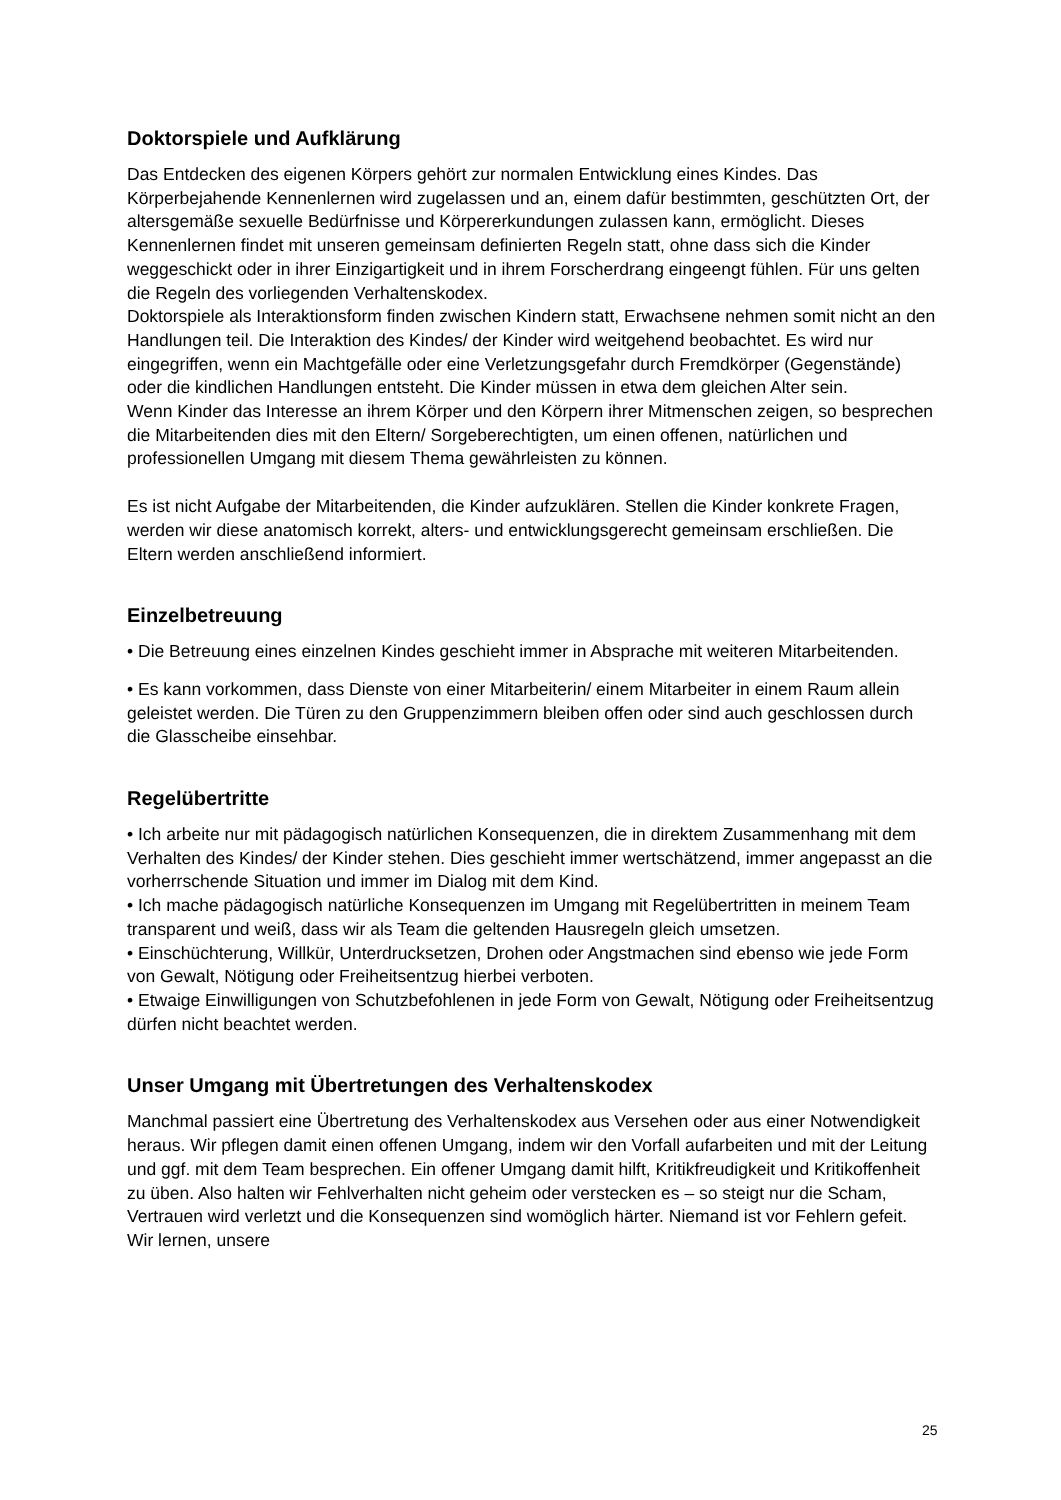Doktorspiele und Aufklärung
Das Entdecken des eigenen Körpers gehört zur normalen Entwicklung eines Kindes. Das Körperbejahende Kennenlernen wird zugelassen und an, einem dafür bestimmten, geschützten Ort, der altersgemäße sexuelle Bedürfnisse und Körpererkundungen zulassen kann, ermöglicht. Dieses Kennenlernen findet mit unseren gemeinsam definierten Regeln statt, ohne dass sich die Kinder weggeschickt oder in ihrer Einzigartigkeit und in ihrem Forscherdrang eingeengt fühlen. Für uns gelten die Regeln des vorliegenden Verhaltenskodex.
Doktorspiele als Interaktionsform finden zwischen Kindern statt, Erwachsene nehmen somit nicht an den Handlungen teil. Die Interaktion des Kindes/ der Kinder wird weitgehend beobachtet. Es wird nur eingegriffen, wenn ein Machtgefälle oder eine Verletzungsgefahr durch Fremdkörper (Gegenstände) oder die kindlichen Handlungen entsteht. Die Kinder müssen in etwa dem gleichen Alter sein.
Wenn Kinder das Interesse an ihrem Körper und den Körpern ihrer Mitmenschen zeigen, so besprechen die Mitarbeitenden dies mit den Eltern/ Sorgeberechtigten, um einen offenen, natürlichen und professionellen Umgang mit diesem Thema gewährleisten zu können.
Es ist nicht Aufgabe der Mitarbeitenden, die Kinder aufzuklären. Stellen die Kinder konkrete Fragen, werden wir diese anatomisch korrekt, alters- und entwicklungsgerecht gemeinsam erschließen. Die Eltern werden anschließend informiert.
Einzelbetreuung
• Die Betreuung eines einzelnen Kindes geschieht immer in Absprache mit weiteren Mitarbeitenden.
• Es kann vorkommen, dass Dienste von einer Mitarbeiterin/ einem Mitarbeiter in einem Raum allein geleistet werden. Die Türen zu den Gruppenzimmern bleiben offen oder sind auch geschlossen durch die Glasscheibe einsehbar.
Regelübertritte
• Ich arbeite nur mit pädagogisch natürlichen Konsequenzen, die in direktem Zusammenhang mit dem Verhalten des Kindes/ der Kinder stehen. Dies geschieht immer wertschätzend, immer angepasst an die vorherrschende Situation und immer im Dialog mit dem Kind.
• Ich mache pädagogisch natürliche Konsequenzen im Umgang mit Regelübertritten in meinem Team transparent und weiß, dass wir als Team die geltenden Hausregeln gleich umsetzen.
• Einschüchterung, Willkür, Unterdrucksetzen, Drohen oder Angstmachen sind ebenso wie jede Form von Gewalt, Nötigung oder Freiheitsentzug hierbei verboten.
• Etwaige Einwilligungen von Schutzbefohlenen in jede Form von Gewalt, Nötigung oder Freiheitsentzug dürfen nicht beachtet werden.
Unser Umgang mit Übertretungen des Verhaltenskodex
Manchmal passiert eine Übertretung des Verhaltenskodex aus Versehen oder aus einer Notwendigkeit heraus. Wir pflegen damit einen offenen Umgang, indem wir den Vorfall aufarbeiten und mit der Leitung und ggf. mit dem Team besprechen. Ein offener Umgang damit hilft, Kritikfreudigkeit und Kritikoffenheit zu üben. Also halten wir Fehlverhalten nicht geheim oder verstecken es – so steigt nur die Scham, Vertrauen wird verletzt und die Konsequenzen sind womöglich härter. Niemand ist vor Fehlern gefeit. Wir lernen, unsere
25